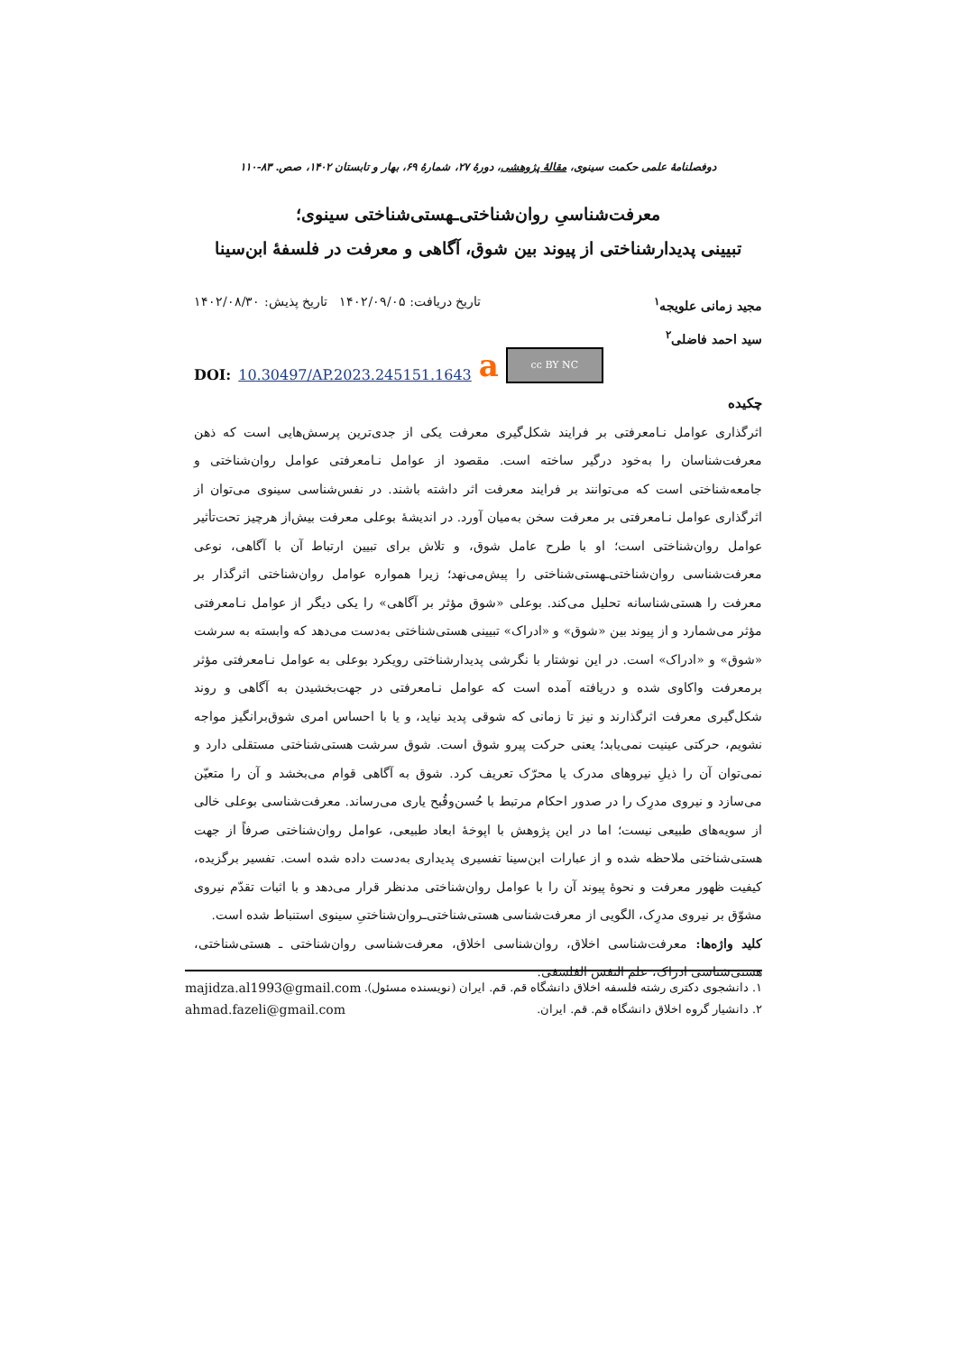دوفصلنامهٔ علمی حکمت سینوی، مقالهٔ پژوهشی، دورهٔ ۲۷، شمارهٔ ۶۹، بهار و تابستان ۱۴۰۲، صص. ۸۳-۱۱۰
معرفت‌شناسیِ روان‌شناختی‌ـهستی‌شناختی سینوی؛
تبیینی پدیدارشناختی از پیوند بین شوق، آگاهی و معرفت در فلسفهٔ ابن‌سینا
مجید زمانی علویجه<sup>۱</sup> تاریخ دریافت: ۱۴۰۲/۰۹/۰۵ تاریخ پذیش: ۱۴۰۲/۰۸/۳۰
سید احمد فاضلی<sup>۲</sup>
DOI: 10.30497/AP.2023.245151.1643 a
cc BY NC
چکیده
اثرگذاری عوامل نـامعرفتی بر فرایند شکل‌گیری معرفت یکی از جدی‌ترین پرسش‌هایی است که ذهن معرفت‌شناسان را به‌خود درگیر ساخته است. مقصود از عوامل نـامعرفتی عوامل روان‌شناختی و جامعه‌شناختی است که می‌توانند بر فرایند معرفت اثر داشته باشند. در نفس‌شناسی سینوی می‌توان از اثرگذاری عوامل نـامعرفتی بر معرفت سخن به‌میان آورد. در اندیشهٔ بوعلی معرفت بیش‌از هرچیز تحت‌تأثیر عوامل روان‌شناختی است؛ او با طرح عامل شوق، و تلاش برای تبیین ارتباط آن با آگاهی، نوعی معرفت‌شناسی روان‌شناختی‌ـهستی‌شناختی را پیش‌می‌نهد؛ زیرا همواره عوامل روان‌شناختی اثرگذار بر معرفت را هستی‌شناسانه تحلیل می‌کند. بوعلی «شوق مؤثر بر آگاهی» را یکی دیگر از عوامل نـامعرفتی مؤثر می‌شمارد و از پیوند بین «شوق» و «ادراک» تبیینی هستی‌شناختی به‌دست می‌دهد که وابسته به سرشت «شوق» و «ادراک» است. در این نوشتار با نگرشی پدیدارشناختی رویکرد بوعلی به عوامل نـامعرفتی مؤثر برمعرفت واکاوی شده و دریافته آمده است که عوامل نـامعرفتی در جهت‌بخشیدن به آگاهی و روند شکل‌گیری معرفت اثرگذارند و نیز تا زمانی که شوقی پدید نیاید، و یا با احساس امری شوق‌برانگیز مواجه نشویم، حرکتی عینیت نمی‌یابد؛ یعنی حرکت پیرو شوق است. شوق سرشت هستی‌شناختی مستقلی دارد و نمی‌توان آن را ذیلِ نیروهای مدرک یا محرّک تعریف کرد. شوق به آگاهی قوام می‌بخشد و آن را متعیّن می‌سازد و نیروی مدرِک را در صدور احکام مرتبط با حُسن‌وقُبح یاری می‌رساند. معرفت‌شناسی بوعلی خالی از سویه‌های طبیعی نیست؛ اما در این پژوهش با اپوخهٔ ابعاد طبیعی، عوامل روان‌شناختی صرفاً از جهت هستی‌شناختی ملاحظه شده و از عبارات ابن‌سینا تفسیری پدیداری به‌دست داده شده است. تفسیر برگزیده، کیفیت ظهور معرفت و نحوهٔ پیوند آن را با عوامل روان‌شناختی مدنظر قرار می‌دهد و با اثبات تقدّم نیروی مشوّق بر نیروی مدرِک، الگویی از معرفت‌شناسی هستی‌شناختی‌ـروان‌شناختیِ سینوی استنباط شده است.
کلید واژه‌ها: معرفت‌شناسی اخلاق، روان‌شناسی اخلاق، معرفت‌شناسی روان‌شناختی ـ هستی‌شناختی، هستی‌شناسی ادراک، علم النفس الفلسفی.
۱. دانشجوی دکتری رشته فلسفه اخلاق دانشگاه قم. قم. ایران (نویسنده مسئول). majidza.al1993@gmail.com
۲. دانشیار گروه اخلاق دانشگاه قم. قم. ایران. ahmad.fazeli@gmail.com